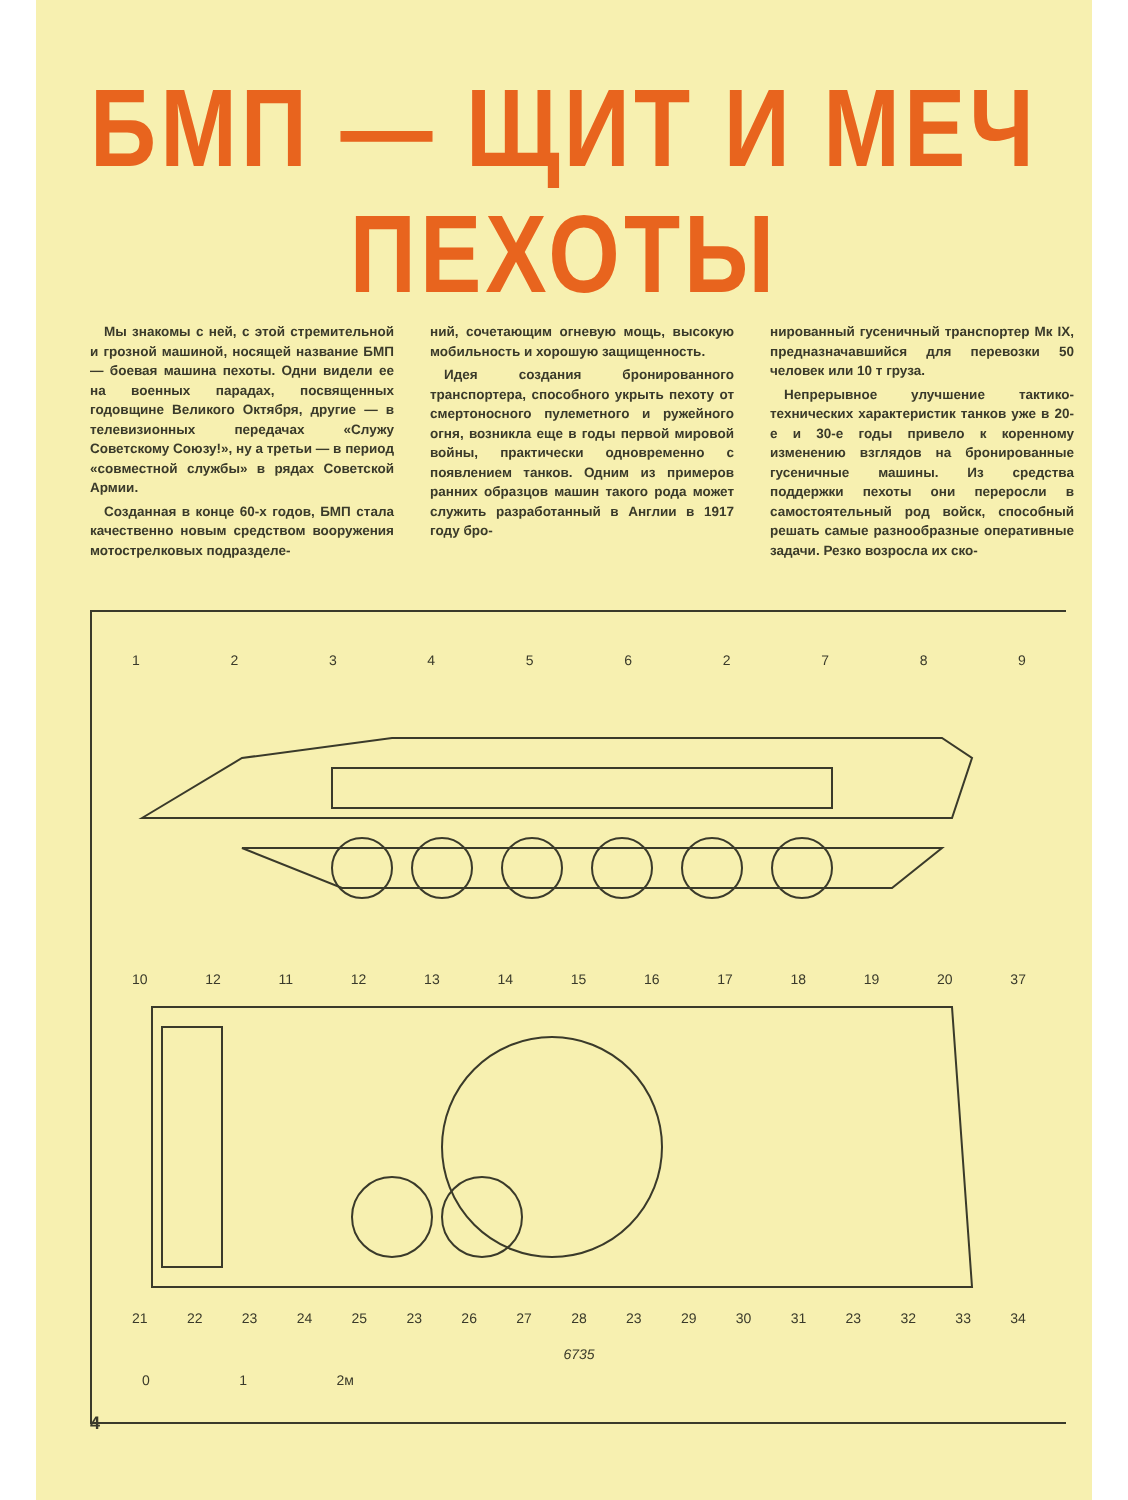БМП — ЩИТ И МЕЧ ПЕХОТЫ
Мы знакомы с ней, с этой стремительной и грозной машиной, носящей название БМП — боевая машина пехоты. Одни видели ее на военных парадах, посвященных годовщине Великого Октября, другие — в телевизионных передачах «Служу Советскому Союзу!», ну а третьи — в период «совместной службы» в рядах Советской Армии.
Созданная в конце 60-х годов, БМП стала качественно новым средством вооружения мотострелковых подразделе-
ний, сочетающим огневую мощь, высокую мобильность и хорошую защищенность.
Идея создания бронированного транспортера, способного укрыть пехоту от смертоносного пулеметного и ружейного огня, возникла еще в годы первой мировой войны, практически одновременно с появлением танков. Одним из примеров ранних образцов машин такого рода может служить разработанный в Англии в 1917 году бро-
нированный гусеничный транспортер Мк IX, предназначавшийся для перевозки 50 человек или 10 т груза.
Непрерывное улучшение тактико-технических характеристик танков уже в 20-е и 30-е годы привело к коренному изменению взглядов на бронированные гусеничные машины. Из средства поддержки пехоты они переросли в самостоятельный род войск, способный решать самые разнообразные оперативные задачи. Резко возросла их ско-
1 2 3 4 5 6 2 7 8 9
10 12 11 12 13 14 15 16 17 18 19 20 37
21 22 23 24 25 23 26 27 28 23 29 30 31 23 32 33 34
6735
0 1 2м
4